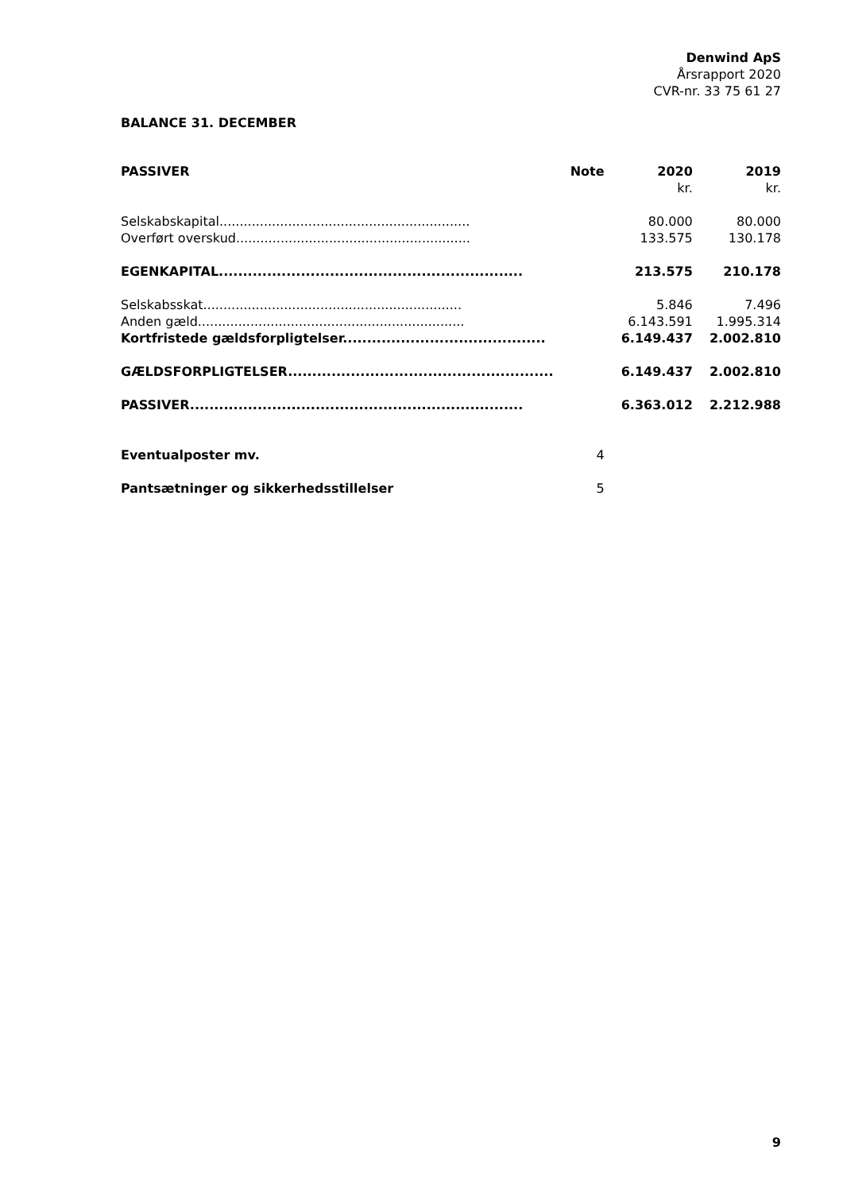Denwind ApS
Årsrapport 2020
CVR-nr. 33 75 61 27
BALANCE 31. DECEMBER
| PASSIVER | Note | 2020 kr. | 2019 kr. |
| --- | --- | --- | --- |
| Selskabskapital.............................................................. | | 80.000 | 80.000 |
| Overført overskud.......................................................... | | 133.575 | 130.178 |
| EGENKAPITAL............................................................... | | 213.575 | 210.178 |
| Selskabsskat................................................................ | | 5.846 | 7.496 |
| Anden gæld.................................................................. | | 6.143.591 | 1.995.314 |
| Kortfristede gældsforpligtelser.......................................... | | 6.149.437 | 2.002.810 |
| GÆLDSFORPLIGTELSER....................................................... | | 6.149.437 | 2.002.810 |
| PASSIVER..................................................................... | | 6.363.012 | 2.212.988 |
| Eventualposter mv. | 4 | | |
| Pantsætninger og sikkerhedsstillelser | 5 | | |
9